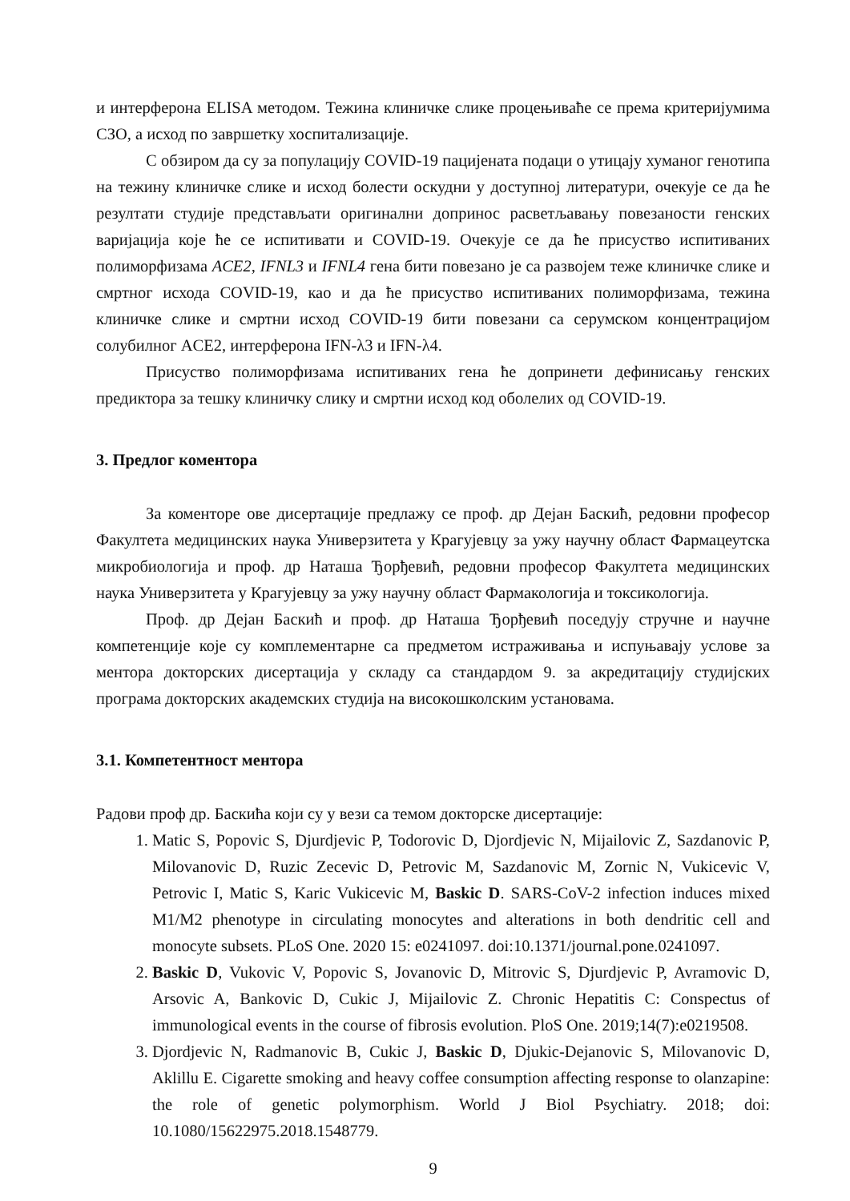и интерферона ELISA методом. Тежина клиничке слике процењиваће се према критеријумима СЗО, а исход по завршетку хоспитализације.
С обзиром да су за популацију COVID-19 пацијената подаци о утицају хуманог генотипа на тежину клиничке слике и исход болести оскудни у доступној литератури, очекује се да ће резултати студије представљати оригинални допринос расветљавању повезаности генских варијација које ће се испитивати и COVID-19. Очекује се да ће присуство испитиваних полиморфизама ACE2, IFNL3 и IFNL4 гена бити повезано је са развојем теже клиничке слике и смртног исхода COVID-19, као и да ће присуство испитиваних полиморфизама, тежина клиничке слике и смртни исход COVID-19 бити повезани са серумском концентрацијом солубилног ACE2, интерферона IFN-λ3 и IFN-λ4.
Присуство полиморфизама испитиваних гена ће допринети дефинисању генских предиктора за тешку клиничку слику и смртни исход код оболелих од COVID-19.
3. Предлог коментора
За коменторе ове дисертације предлажу се проф. др Дејан Баскић, редовни професор Факултета медицинских наука Универзитета у Крагујевцу за ужу научну област Фармацеутска микробиологија и проф. др Наташа Ђорђевић, редовни професор Факултета медицинских наука Универзитета у Крагујевцу за ужу научну област Фармакологија и токсикологија.
Проф. др Дејан Баскић и проф. др Наташа Ђорђевић поседују стручне и научне компетенције које су комплементарне са предметом истраживања и испуњавају услове за ментора докторских дисертација у складу са стандардом 9. за акредитацију студијских програма докторских академских студија на високошколским установама.
3.1. Компетентност ментора
Радови проф др. Баскића који су у вези са темом докторске дисертације:
1. Matic S, Popovic S, Djurdjevic P, Todorovic D, Djordjevic N, Mijailovic Z, Sazdanovic P, Milovanovic D, Ruzic Zecevic D, Petrovic M, Sazdanovic M, Zornic N, Vukicevic V, Petrovic I, Matic S, Karic Vukicevic M, Baskic D. SARS-CoV-2 infection induces mixed M1/M2 phenotype in circulating monocytes and alterations in both dendritic cell and monocyte subsets. PLoS One. 2020 15: e0241097. doi:10.1371/journal.pone.0241097.
2. Baskic D, Vukovic V, Popovic S, Jovanovic D, Mitrovic S, Djurdjevic P, Avramovic D, Arsovic A, Bankovic D, Cukic J, Mijailovic Z. Chronic Hepatitis C: Conspectus of immunological events in the course of fibrosis evolution. PloS One. 2019;14(7):e0219508.
3. Djordjevic N, Radmanovic B, Cukic J, Baskic D, Djukic-Dejanovic S, Milovanovic D, Aklillu E. Cigarette smoking and heavy coffee consumption affecting response to olanzapine: the role of genetic polymorphism. World J Biol Psychiatry. 2018; doi: 10.1080/15622975.2018.1548779.
9